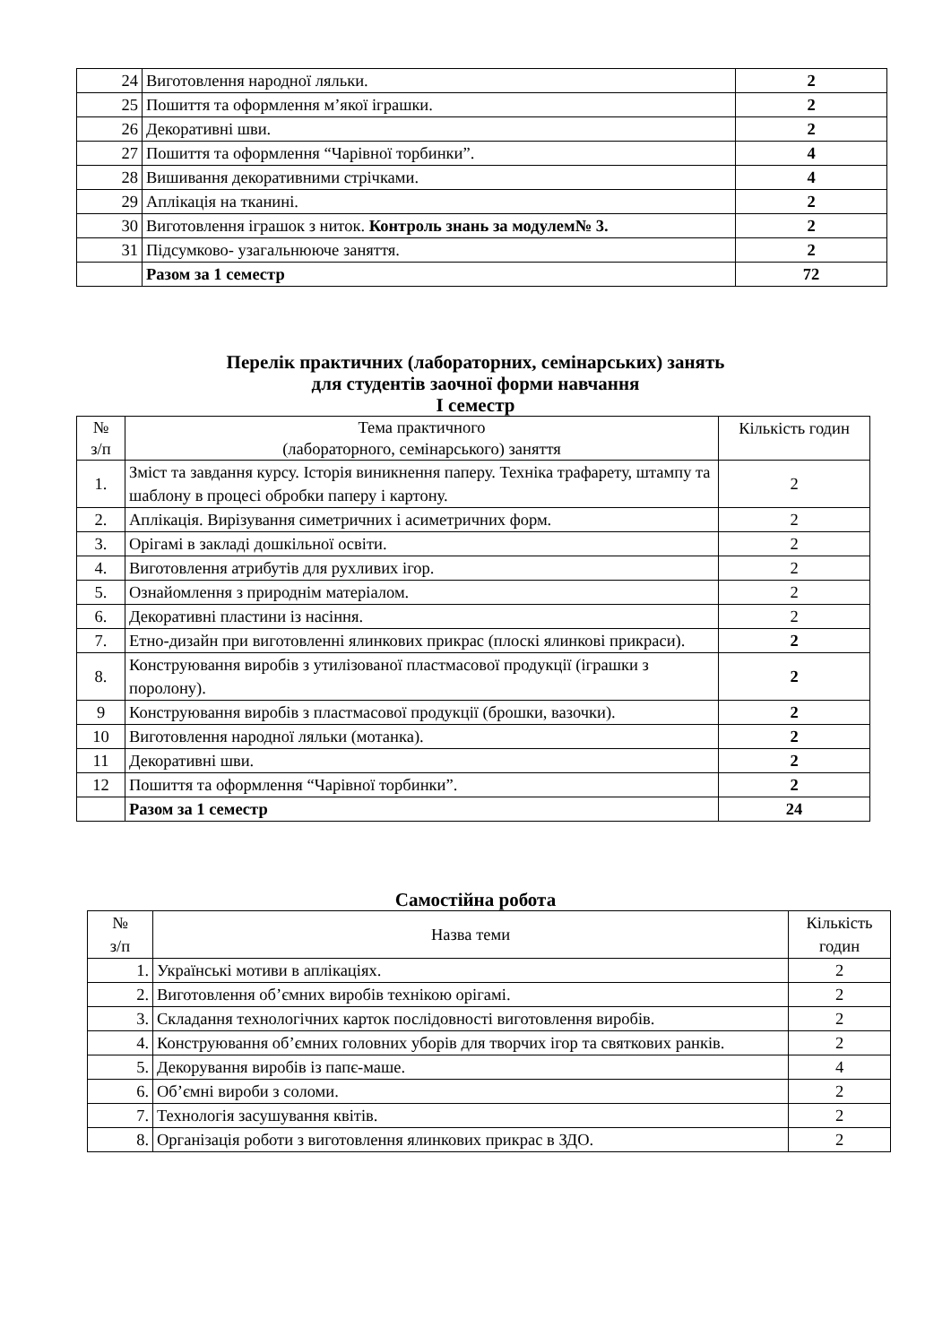| 24 | Виготовлення народної ляльки. | 2 |
| 25 | Пошиття та оформлення м’якої іграшки. | 2 |
| 26 | Декоративні шви. | 2 |
| 27 | Пошиття та оформлення “Чарівної торбинки”. | 4 |
| 28 | Вишивання декоративними стрічками. | 4 |
| 29 | Аплікація на тканині. | 2 |
| 30 | Виготовлення іграшок з ниток. Контроль знань за модулем№ 3. | 2 |
| 31 | Підсумково- узагальнююче заняття. | 2 |
| | Разом за 1 семестр | 72 |
Перелік практичних (лабораторних, семінарських) занять
для студентів заочної форми навчання
I семестр
| № з/п | Тема практичного (лабораторного, семінарського) заняття | Кількість годин |
| 1. | Зміст та завдання курсу. Історія виникнення паперу. Техніка трафарету, штампу та шаблону в процесі обробки паперу і картону. | 2 |
| 2. | Аплікація. Вирізування симетричних і асиметричних форм. | 2 |
| 3. | Орігамі в закладі дошкільної освіти. | 2 |
| 4. | Виготовлення атрибутів для рухливих ігор. | 2 |
| 5. | Ознайомлення з природнім матеріалом. | 2 |
| 6. | Декоративні пластини із насіння. | 2 |
| 7. | Етно-дизайн при виготовленні ялинкових прикрас (плоскі ялинкові прикраси). | 2 |
| 8. | Конструювання виробів з утилізованої пластмасової продукції (іграшки з поролону). | 2 |
| 9 | Конструювання виробів з пластмасової продукції (брошки, вазочки). | 2 |
| 10 | Виготовлення народної ляльки (мотанка). | 2 |
| 11 | Декоративні шви. | 2 |
| 12 | Пошиття та оформлення “Чарівної торбинки”. | 2 |
| | Разом за 1 семестр | 24 |
Самостійна робота
| № з/п | Назва теми | Кількість годин |
| 1. | Українські мотиви в аплікаціях. | 2 |
| 2. | Виготовлення об’ємних виробів технікою орігамі. | 2 |
| 3. | Складання технологічних карток послідовності виготовлення виробів. | 2 |
| 4. | Конструювання об’ємних головних уборів для творчих ігор та святкових ранків. | 2 |
| 5. | Декорування виробів із папє-маше. | 4 |
| 6. | Об’ємні вироби з соломи. | 2 |
| 7. | Технологія засушування квітів. | 2 |
| 8. | Організація роботи з виготовлення ялинкових прикрас в ЗДО. | 2 |